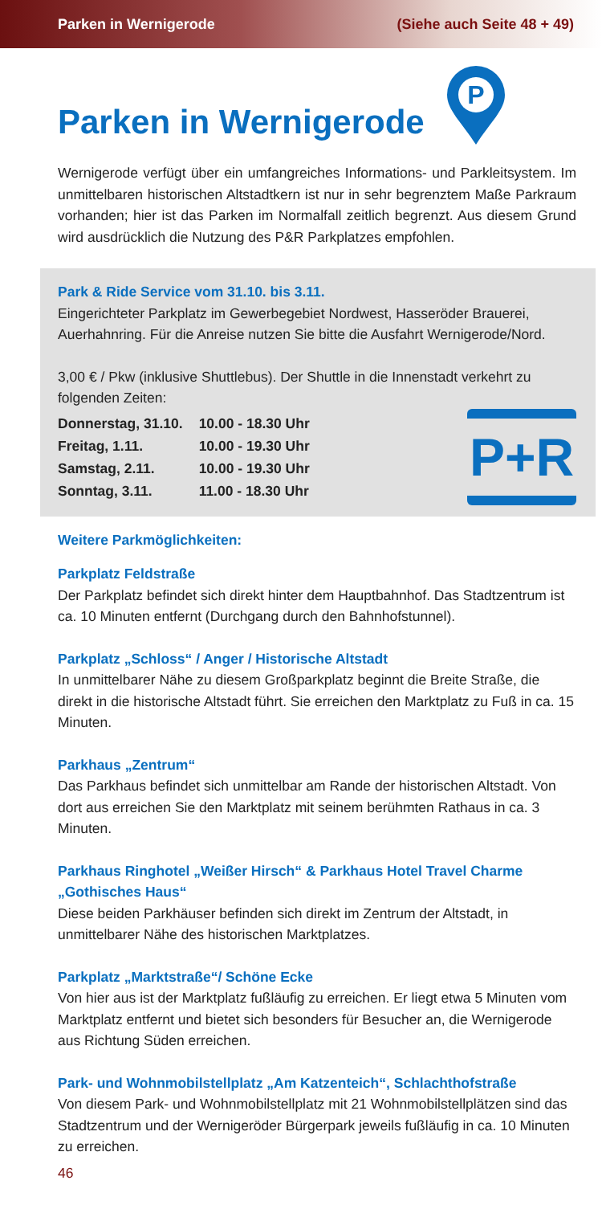Parken in Wernigerode (Siehe auch Seite 48 + 49)
Parken in Wernigerode
P
Wernigerode verfügt über ein umfangreiches Informations- und Parkleitsystem. Im unmittelbaren historischen Altstadtkern ist nur in sehr begrenztem Maße Parkraum vorhanden; hier ist das Parken im Normalfall zeitlich begrenzt. Aus diesem Grund wird ausdrücklich die Nutzung des P&R Parkplatzes empfohlen.
Park & Ride Service vom 31.10. bis 3.11.
Eingerichteter Parkplatz im Gewerbegebiet Nordwest, Hasseröder Brauerei, Auerhahnring. Für die Anreise nutzen Sie bitte die Ausfahrt Wernigerode/Nord.
3,00 € / Pkw (inklusive Shuttlebus). Der Shuttle in die Innenstadt verkehrt zu folgenden Zeiten:
| Donnerstag, 31.10. | 10.00 - 18.30 Uhr |
| Freitag, 1.11. | 10.00 - 19.30 Uhr |
| Samstag, 2.11. | 10.00 - 19.30 Uhr |
| Sonntag, 3.11. | 11.00 - 18.30 Uhr |
P+R
Weitere Parkmöglichkeiten:
Parkplatz Feldstraße
Der Parkplatz befindet sich direkt hinter dem Hauptbahnhof. Das Stadtzentrum ist ca. 10 Minuten entfernt (Durchgang durch den Bahnhofstunnel).
Parkplatz „Schloss“ / Anger / Historische Altstadt
In unmittelbarer Nähe zu diesem Großparkplatz beginnt die Breite Straße, die direkt in die historische Altstadt führt. Sie erreichen den Marktplatz zu Fuß in ca. 15 Minuten.
Parkhaus „Zentrum“
Das Parkhaus befindet sich unmittelbar am Rande der historischen Altstadt. Von dort aus erreichen Sie den Marktplatz mit seinem berühmten Rathaus in ca. 3 Minuten.
Parkhaus Ringhotel „Weißer Hirsch“ & Parkhaus Hotel Travel Charme „Gothisches Haus“
Diese beiden Parkhäuser befinden sich direkt im Zentrum der Altstadt, in unmittelbarer Nähe des historischen Marktplatzes.
Parkplatz „Marktstraße“/ Schöne Ecke
Von hier aus ist der Marktplatz fußläufig zu erreichen. Er liegt etwa 5 Minuten vom Marktplatz entfernt und bietet sich besonders für Besucher an, die Wernigerode aus Richtung Süden erreichen.
Park- und Wohnmobilstellplatz „Am Katzenteich“, Schlachthofstraße
Von diesem Park- und Wohnmobilstellplatz mit 21 Wohnmobilstellplätzen sind das Stadtzentrum und der Wernigeröder Bürgerpark jeweils fußläufig in ca. 10 Minuten zu erreichen.
46